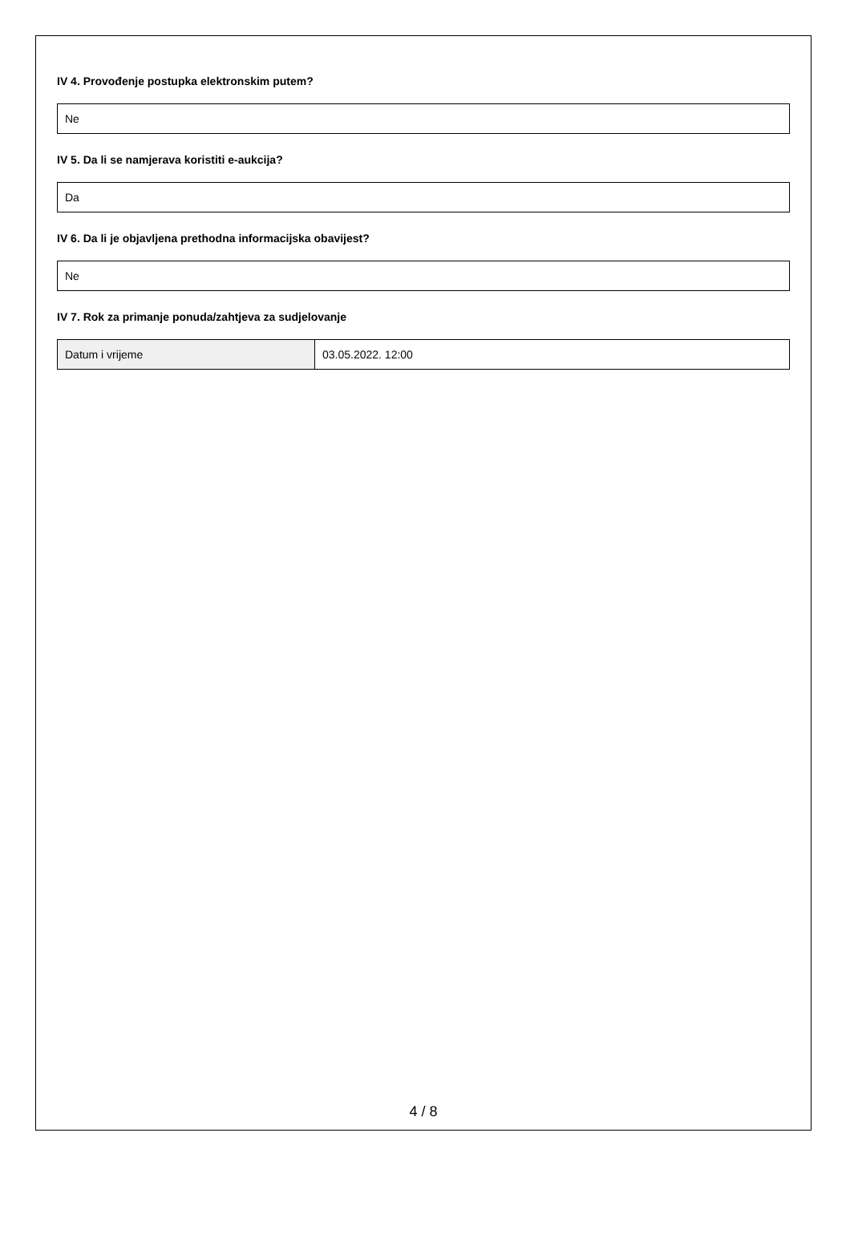IV 4. Provođenje postupka elektronskim putem?
Ne
IV 5. Da li se namjerava koristiti e-aukcija?
Da
IV 6. Da li je objavljena prethodna informacijska obavijest?
Ne
IV 7. Rok za primanje ponuda/zahtjeva za sudjelovanje
| Datum i vrijeme | 03.05.2022. 12:00 |
4 / 8